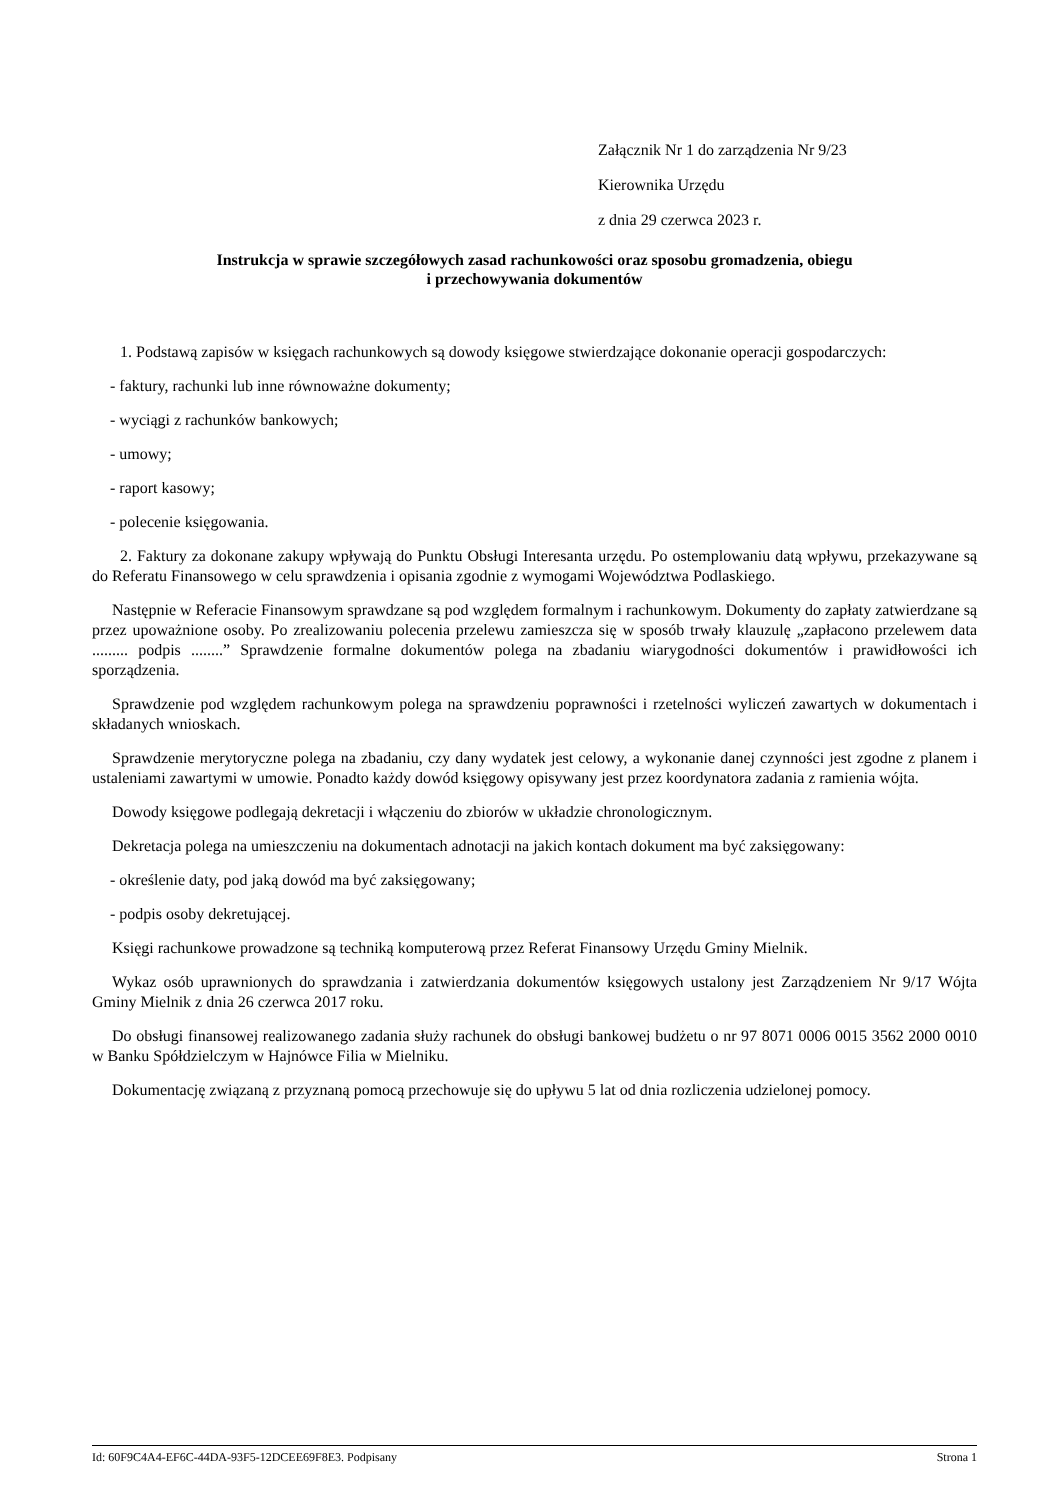Załącznik Nr 1 do zarządzenia Nr 9/23
Kierownika Urzędu
z dnia 29 czerwca 2023 r.
Instrukcja w sprawie szczegółowych zasad rachunkowości oraz sposobu gromadzenia, obiegu
i przechowywania dokumentów
1. Podstawą zapisów w księgach rachunkowych są dowody księgowe stwierdzające dokonanie operacji gospodarczych:
- faktury, rachunki lub inne równoważne dokumenty;
- wyciągi z rachunków bankowych;
- umowy;
- raport kasowy;
- polecenie księgowania.
2. Faktury za dokonane zakupy wpływają do Punktu Obsługi Interesanta urzędu. Po ostemplowaniu datą wpływu, przekazywane są do Referatu Finansowego w celu sprawdzenia i opisania zgodnie z wymogami Województwa Podlaskiego.
Następnie w Referacie Finansowym sprawdzane są pod względem formalnym i rachunkowym. Dokumenty do zapłaty zatwierdzane są przez upoważnione osoby. Po zrealizowaniu polecenia przelewu zamieszcza się w sposób trwały klauzulę „zapłacono przelewem data ......... podpis ........” Sprawdzenie formalne dokumentów polega na zbadaniu wiarygodności dokumentów i prawidłowości ich sporządzenia.
Sprawdzenie pod względem rachunkowym polega na sprawdzeniu poprawności i rzetelności wyliczeń zawartych w dokumentach i składanych wnioskach.
Sprawdzenie merytoryczne polega na zbadaniu, czy dany wydatek jest celowy, a wykonanie danej czynności jest zgodne z planem i ustaleniami zawartymi w umowie. Ponadto każdy dowód księgowy opisywany jest przez koordynatora zadania z ramienia wójta.
Dowody księgowe podlegają dekretacji i włączeniu do zbiorów w układzie chronologicznym.
Dekretacja polega na umieszczeniu na dokumentach adnotacji na jakich kontach dokument ma być zaksięgowany:
- określenie daty, pod jaką dowód ma być zaksięgowany;
- podpis osoby dekretującej.
Księgi rachunkowe prowadzone są techniką komputerową przez Referat Finansowy Urzędu Gminy Mielnik.
Wykaz osób uprawnionych do sprawdzania i zatwierdzania dokumentów księgowych ustalony jest Zarządzeniem Nr 9/17 Wójta Gminy Mielnik z dnia 26 czerwca 2017 roku.
Do obsługi finansowej realizowanego zadania służy rachunek do obsługi bankowej budżetu o nr 97 8071 0006 0015 3562 2000 0010 w Banku Spółdzielczym w Hajnówce Filia w Mielniku.
Dokumentację związaną z przyznaną pomocą przechowuje się do upływu 5 lat od dnia rozliczenia udzielonej pomocy.
Id: 60F9C4A4-EF6C-44DA-93F5-12DCEE69F8E3. Podpisany Strona 1